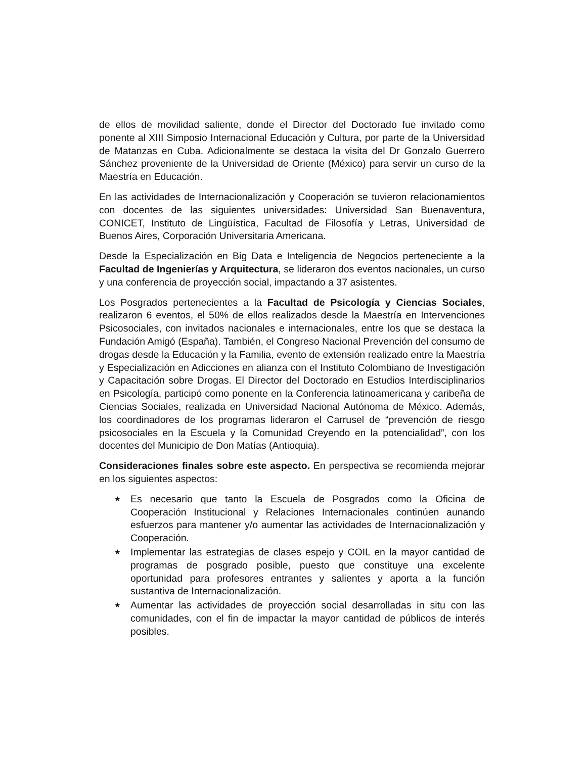de ellos de movilidad saliente, donde el Director del Doctorado fue invitado como ponente al XIII Simposio Internacional Educación y Cultura, por parte de la Universidad de Matanzas en Cuba. Adicionalmente se destaca la visita del Dr Gonzalo Guerrero Sánchez proveniente de la Universidad de Oriente (México) para servir un curso de la Maestría en Educación.
En las actividades de Internacionalización y Cooperación se tuvieron relacionamientos con docentes de las siguientes universidades: Universidad San Buenaventura, CONICET, Instituto de Lingüística, Facultad de Filosofía y Letras, Universidad de Buenos Aires, Corporación Universitaria Americana.
Desde la Especialización en Big Data e Inteligencia de Negocios perteneciente a la Facultad de Ingenierías y Arquitectura, se lideraron dos eventos nacionales, un curso y una conferencia de proyección social, impactando a 37 asistentes.
Los Posgrados pertenecientes a la Facultad de Psicología y Ciencias Sociales, realizaron 6 eventos, el 50% de ellos realizados desde la Maestría en Intervenciones Psicosociales, con invitados nacionales e internacionales, entre los que se destaca la Fundación Amigó (España). También, el Congreso Nacional Prevención del consumo de drogas desde la Educación y la Familia, evento de extensión realizado entre la Maestría y Especialización en Adicciones en alianza con el Instituto Colombiano de Investigación y Capacitación sobre Drogas. El Director del Doctorado en Estudios Interdisciplinarios en Psicología, participó como ponente en la Conferencia latinoamericana y caribeña de Ciencias Sociales, realizada en Universidad Nacional Autónoma de México. Además, los coordinadores de los programas lideraron el Carrusel de “prevención de riesgo psicosociales en la Escuela y la Comunidad Creyendo en la potencialidad”, con los docentes del Municipio de Don Matías (Antioquia).
Consideraciones finales sobre este aspecto. En perspectiva se recomienda mejorar en los siguientes aspectos:
★ Es necesario que tanto la Escuela de Posgrados como la Oficina de Cooperación Institucional y Relaciones Internacionales continúen aunando esfuerzos para mantener y/o aumentar las actividades de Internacionalización y Cooperación.
★ Implementar las estrategias de clases espejo y COIL en la mayor cantidad de programas de posgrado posible, puesto que constituye una excelente oportunidad para profesores entrantes y salientes y aporta a la función sustantiva de Internacionalización.
★ Aumentar las actividades de proyección social desarrolladas in situ con las comunidades, con el fin de impactar la mayor cantidad de públicos de interés posibles.